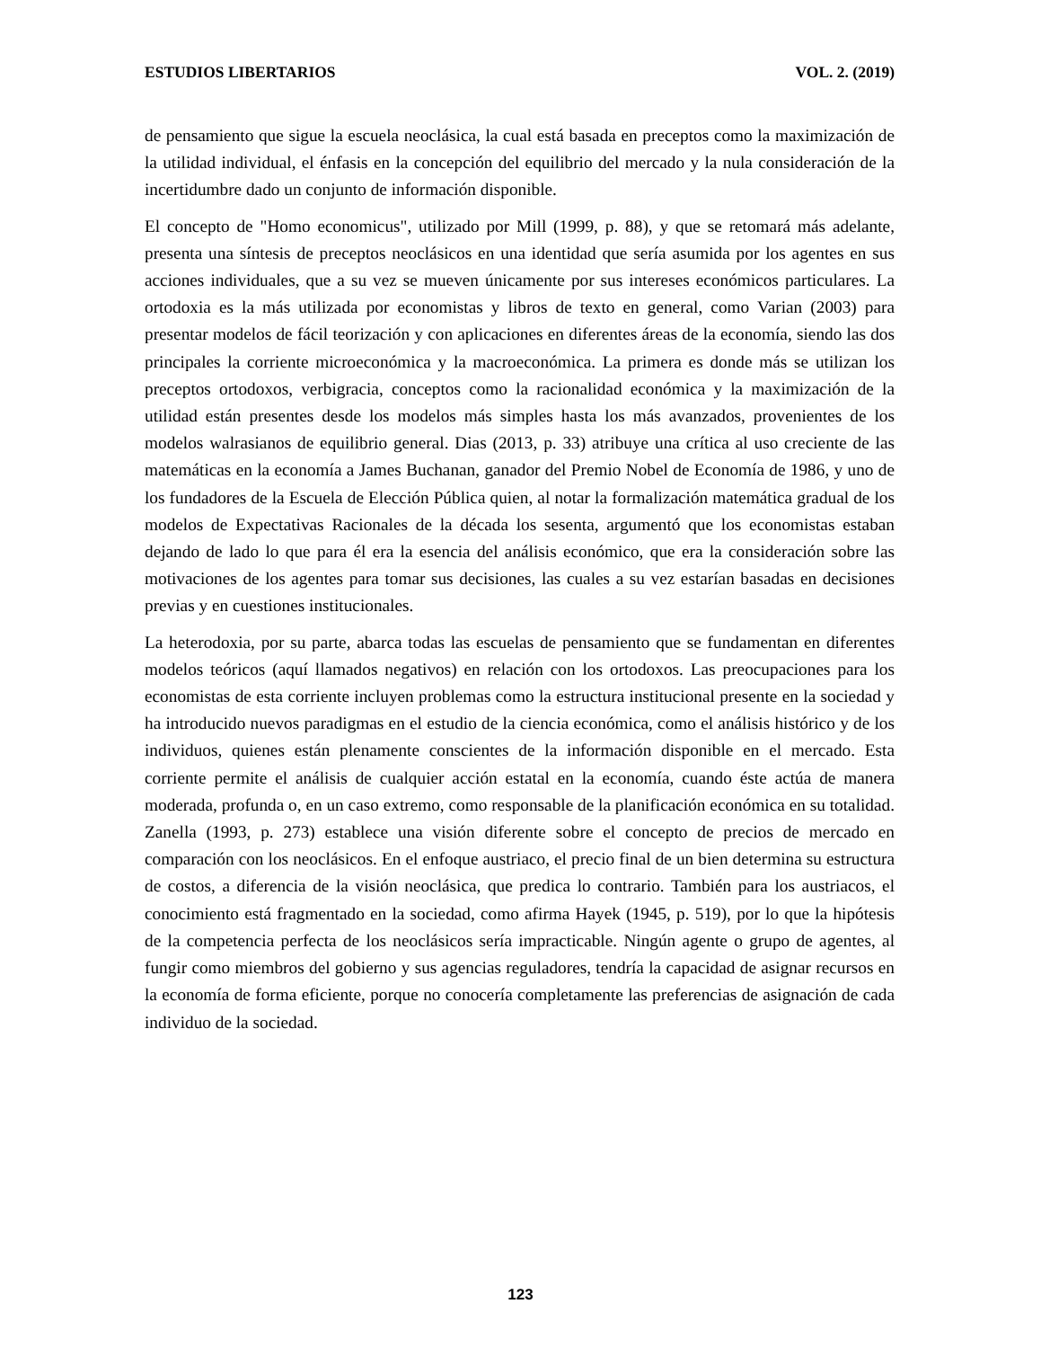ESTUDIOS LIBERTARIOS VOL. 2. (2019)
de pensamiento que sigue la escuela neoclásica, la cual está basada en preceptos como la maximización de la utilidad individual, el énfasis en la concepción del equilibrio del mercado y la nula consideración de la incertidumbre dado un conjunto de información disponible.
El concepto de "Homo economicus", utilizado por Mill (1999, p. 88), y que se retomará más adelante, presenta una síntesis de preceptos neoclásicos en una identidad que sería asumida por los agentes en sus acciones individuales, que a su vez se mueven únicamente por sus intereses económicos particulares. La ortodoxia es la más utilizada por economistas y libros de texto en general, como Varian (2003) para presentar modelos de fácil teorización y con aplicaciones en diferentes áreas de la economía, siendo las dos principales la corriente microeconómica y la macroeconómica. La primera es donde más se utilizan los preceptos ortodoxos, verbigracia, conceptos como la racionalidad económica y la maximización de la utilidad están presentes desde los modelos más simples hasta los más avanzados, provenientes de los modelos walrasianos de equilibrio general. Dias (2013, p. 33) atribuye una crítica al uso creciente de las matemáticas en la economía a James Buchanan, ganador del Premio Nobel de Economía de 1986, y uno de los fundadores de la Escuela de Elección Pública quien, al notar la formalización matemática gradual de los modelos de Expectativas Racionales de la década los sesenta, argumentó que los economistas estaban dejando de lado lo que para él era la esencia del análisis económico, que era la consideración sobre las motivaciones de los agentes para tomar sus decisiones, las cuales a su vez estarían basadas en decisiones previas y en cuestiones institucionales.
La heterodoxia, por su parte, abarca todas las escuelas de pensamiento que se fundamentan en diferentes modelos teóricos (aquí llamados negativos) en relación con los ortodoxos. Las preocupaciones para los economistas de esta corriente incluyen problemas como la estructura institucional presente en la sociedad y ha introducido nuevos paradigmas en el estudio de la ciencia económica, como el análisis histórico y de los individuos, quienes están plenamente conscientes de la información disponible en el mercado. Esta corriente permite el análisis de cualquier acción estatal en la economía, cuando éste actúa de manera moderada, profunda o, en un caso extremo, como responsable de la planificación económica en su totalidad. Zanella (1993, p. 273) establece una visión diferente sobre el concepto de precios de mercado en comparación con los neoclásicos. En el enfoque austriaco, el precio final de un bien determina su estructura de costos, a diferencia de la visión neoclásica, que predica lo contrario. También para los austriacos, el conocimiento está fragmentado en la sociedad, como afirma Hayek (1945, p. 519), por lo que la hipótesis de la competencia perfecta de los neoclásicos sería impracticable. Ningún agente o grupo de agentes, al fungir como miembros del gobierno y sus agencias reguladores, tendría la capacidad de asignar recursos en la economía de forma eficiente, porque no conocería completamente las preferencias de asignación de cada individuo de la sociedad.
123